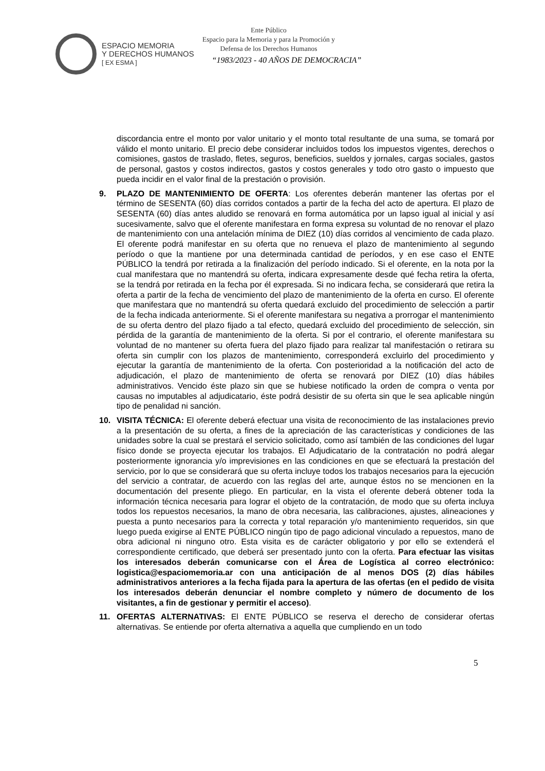ESPACIO MEMORIA
Y DERECHOS HUMANOS
[ EX ESMA ]
Ente Público
Espacio para la Memoria y para la Promoción y Defensa de los Derechos Humanos
“1983/2023 - 40 AÑOS DE DEMOCRACIA”
discordancia entre el monto por valor unitario y el monto total resultante de una suma, se tomará por válido el monto unitario. El precio debe considerar incluidos todos los impuestos vigentes, derechos o comisiones, gastos de traslado, fletes, seguros, beneficios, sueldos y jornales, cargas sociales, gastos de personal, gastos y costos indirectos, gastos y costos generales y todo otro gasto o impuesto que pueda incidir en el valor final de la prestación o provisión.
9. PLAZO DE MANTENIMIENTO DE OFERTA: Los oferentes deberán mantener las ofertas por el término de SESENTA (60) días corridos contados a partir de la fecha del acto de apertura. El plazo de SESENTA (60) días antes aludido se renovará en forma automática por un lapso igual al inicial y así sucesivamente, salvo que el oferente manifestara en forma expresa su voluntad de no renovar el plazo de mantenimiento con una antelación mínima de DIEZ (10) días corridos al vencimiento de cada plazo. El oferente podrá manifestar en su oferta que no renueva el plazo de mantenimiento al segundo período o que la mantiene por una determinada cantidad de períodos, y en ese caso el ENTE PÚBLICO la tendrá por retirada a la finalización del período indicado. Si el oferente, en la nota por la cual manifestara que no mantendrá su oferta, indicara expresamente desde qué fecha retira la oferta, se la tendrá por retirada en la fecha por él expresada. Si no indicara fecha, se considerará que retira la oferta a partir de la fecha de vencimiento del plazo de mantenimiento de la oferta en curso. El oferente que manifestara que no mantendrá su oferta quedará excluido del procedimiento de selección a partir de la fecha indicada anteriormente. Si el oferente manifestara su negativa a prorrogar el mantenimiento de su oferta dentro del plazo fijado a tal efecto, quedará excluido del procedimiento de selección, sin pérdida de la garantía de mantenimiento de la oferta. Si por el contrario, el oferente manifestara su voluntad de no mantener su oferta fuera del plazo fijado para realizar tal manifestación o retirara su oferta sin cumplir con los plazos de mantenimiento, corresponderá excluirlo del procedimiento y ejecutar la garantía de mantenimiento de la oferta. Con posterioridad a la notificación del acto de adjudicación, el plazo de mantenimiento de oferta se renovará por DIEZ (10) días hábiles administrativos. Vencido éste plazo sin que se hubiese notificado la orden de compra o venta por causas no imputables al adjudicatario, éste podrá desistir de su oferta sin que le sea aplicable ningún tipo de penalidad ni sanción.
10. VISITA TÉCNICA: El oferente deberá efectuar una visita de reconocimiento de las instalaciones previo a la presentación de su oferta, a fines de la apreciación de las características y condiciones de las unidades sobre la cual se prestará el servicio solicitado, como así también de las condiciones del lugar físico donde se proyecta ejecutar los trabajos. El Adjudicatario de la contratación no podrá alegar posteriormente ignorancia y/o imprevisiones en las condiciones en que se efectuará la prestación del servicio, por lo que se considerará que su oferta incluye todos los trabajos necesarios para la ejecución del servicio a contratar, de acuerdo con las reglas del arte, aunque éstos no se mencionen en la documentación del presente pliego. En particular, en la vista el oferente deberá obtener toda la información técnica necesaria para lograr el objeto de la contratación, de modo que su oferta incluya todos los repuestos necesarios, la mano de obra necesaria, las calibraciones, ajustes, alineaciones y puesta a punto necesarios para la correcta y total reparación y/o mantenimiento requeridos, sin que luego pueda exigirse al ENTE PÚBLICO ningún tipo de pago adicional vinculado a repuestos, mano de obra adicional ni ninguno otro. Esta visita es de carácter obligatorio y por ello se extenderá el correspondiente certificado, que deberá ser presentado junto con la oferta. Para efectuar las visitas los interesados deberán comunicarse con el Área de Logística al correo electrónico: logistica@espaciomemoria.ar con una anticipación de al menos DOS (2) días hábiles administrativos anteriores a la fecha fijada para la apertura de las ofertas (en el pedido de visita los interesados deberán denunciar el nombre completo y número de documento de los visitantes, a fin de gestionar y permitir el acceso).
11. OFERTAS ALTERNATIVAS: El ENTE PÚBLICO se reserva el derecho de considerar ofertas alternativas. Se entiende por oferta alternativa a aquella que cumpliendo en un todo
5